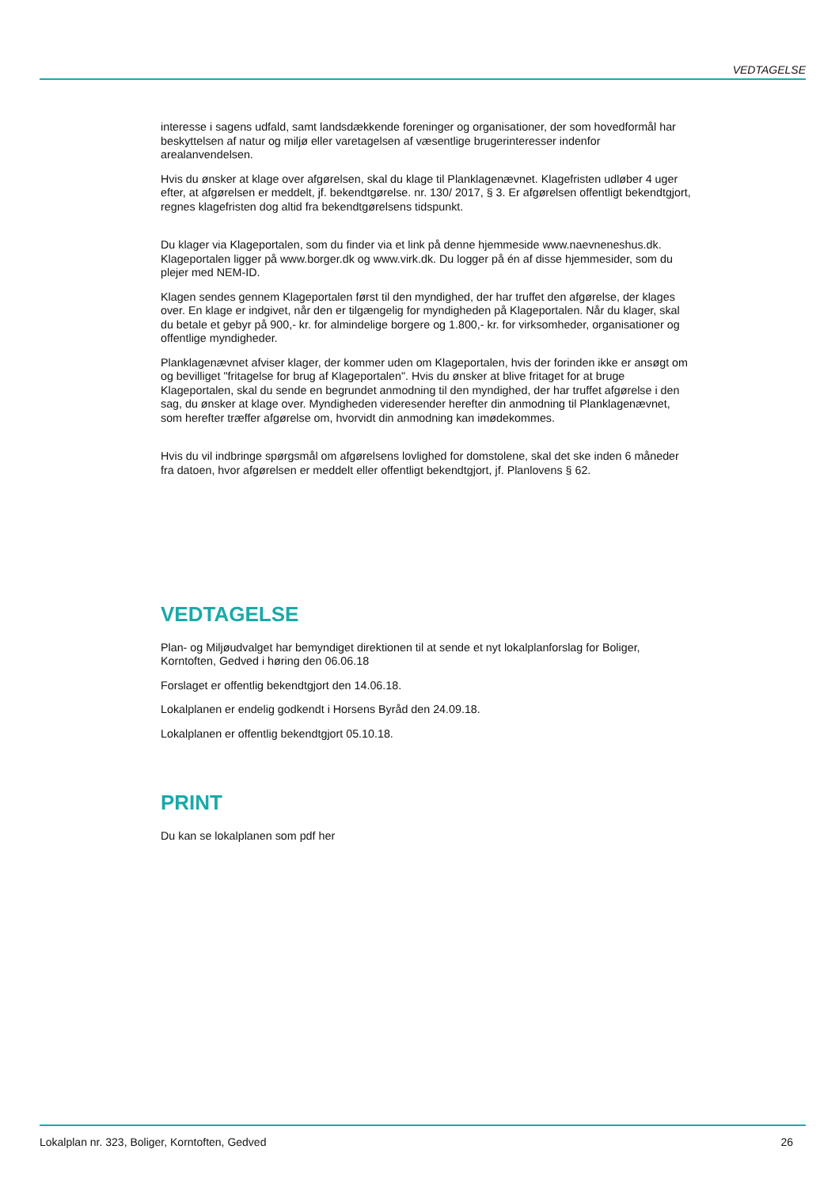VEDTAGELSE
interesse i sagens udfald, samt landsdækkende foreninger og organisationer, der som hovedformål har beskyttelsen af natur og miljø eller varetagelsen af væsentlige brugerinteresser indenfor arealanvendelsen.
Hvis du ønsker at klage over afgørelsen, skal du klage til Planklagenævnet. Klagefristen udløber 4 uger efter, at afgørelsen er meddelt, jf. bekendtgørelse. nr. 130/ 2017, § 3. Er afgørelsen offentligt bekendtgjort, regnes klagefristen dog altid fra bekendtgørelsens tidspunkt.
Du klager via Klageportalen, som du finder via et link på denne hjemmeside www.naevneneshus.dk. Klageportalen ligger på www.borger.dk og www.virk.dk. Du logger på én af disse hjemmesider, som du plejer med NEM-ID.
Klagen sendes gennem Klageportalen først til den myndighed, der har truffet den afgørelse, der klages over. En klage er indgivet, når den er tilgængelig for myndigheden på Klageportalen. Når du klager, skal du betale et gebyr på 900,- kr. for almindelige borgere og 1.800,- kr. for virksomheder, organisationer og offentlige myndigheder.
Planklagenævnet afviser klager, der kommer uden om Klageportalen, hvis der forinden ikke er ansøgt om og bevilliget "fritagelse for brug af Klageportalen". Hvis du ønsker at blive fritaget for at bruge Klageportalen, skal du sende en begrundet anmodning til den myndighed, der har truffet afgørelse i den sag, du ønsker at klage over. Myndigheden videresender herefter din anmodning til Planklagenævnet, som herefter træffer afgørelse om, hvorvidt din anmodning kan imødekommes.
Hvis du vil indbringe spørgsmål om afgørelsens lovlighed for domstolene, skal det ske inden 6 måneder fra datoen, hvor afgørelsen er meddelt eller offentligt bekendtgjort, jf. Planlovens § 62.
VEDTAGELSE
Plan- og Miljøudvalget har bemyndiget direktionen til at sende et nyt lokalplanforslag for Boliger, Korntoften, Gedved i høring den 06.06.18
Forslaget er offentlig bekendtgjort den 14.06.18.
Lokalplanen er endelig godkendt i Horsens Byråd den 24.09.18.
Lokalplanen er offentlig bekendtgjort 05.10.18.
PRINT
Du kan se lokalplanen som pdf her
Lokalplan nr. 323, Boliger, Korntoften, Gedved 26